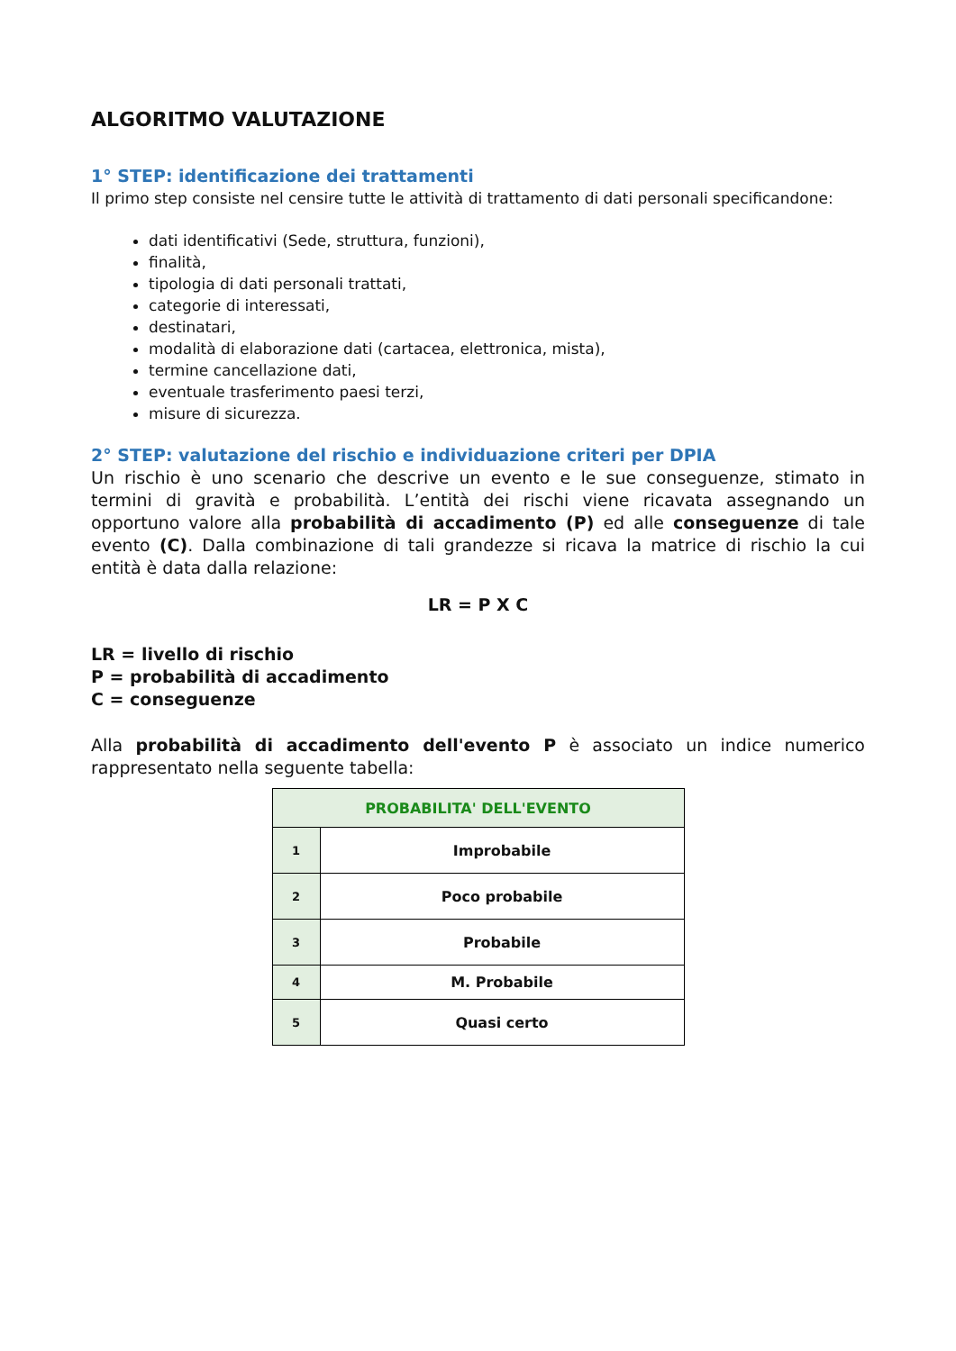ALGORITMO VALUTAZIONE
1° STEP: identificazione dei trattamenti
Il primo step consiste nel censire tutte le attività di trattamento di dati personali specificandone:
dati identificativi (Sede, struttura, funzioni),
finalità,
tipologia di dati personali trattati,
categorie di interessati,
destinatari,
modalità di elaborazione dati (cartacea, elettronica, mista),
termine cancellazione dati,
eventuale trasferimento paesi terzi,
misure di sicurezza.
2° STEP: valutazione del rischio e individuazione criteri per DPIA
Un rischio è uno scenario che descrive un evento e le sue conseguenze, stimato in termini di gravità e probabilità. L’entità dei rischi viene ricavata assegnando un opportuno valore alla probabilità di accadimento (P) ed alle conseguenze di tale evento (C). Dalla combinazione di tali grandezze si ricava la matrice di rischio la cui entità è data dalla relazione:
LR = P X C
LR = livello di rischio
P = probabilità di accadimento
C = conseguenze
Alla probabilità di accadimento dell'evento P è associato un indice numerico rappresentato nella seguente tabella:
| PROBABILITA' DELL'EVENTO | |
| --- | --- |
| 1 | Improbabile |
| 2 | Poco probabile |
| 3 | Probabile |
| 4 | M. Probabile |
| 5 | Quasi certo |